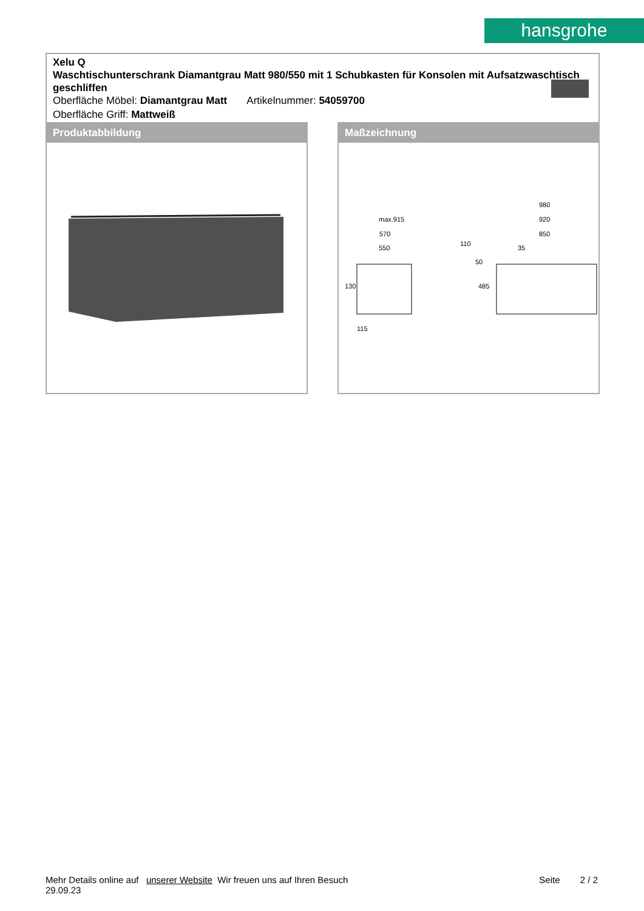hansgrohe
Xelu Q
Waschtischunterschrank Diamantgrau Matt 980/550 mit 1 Schubkasten für Konsolen mit Aufsatzwaschtisch geschliffen
Oberfläche Möbel: Diamantgrau Matt Artikelnummer: 54059700
Oberfläche Griff: Mattweiß
Produktabbildung Maßzeichnung
max.915
570
550
980
920
850
35
130
485
110
50
115
Mehr Details online auf unserer Website Wir freuen uns auf Ihren Besuch Seite 2 / 2
29.09.23